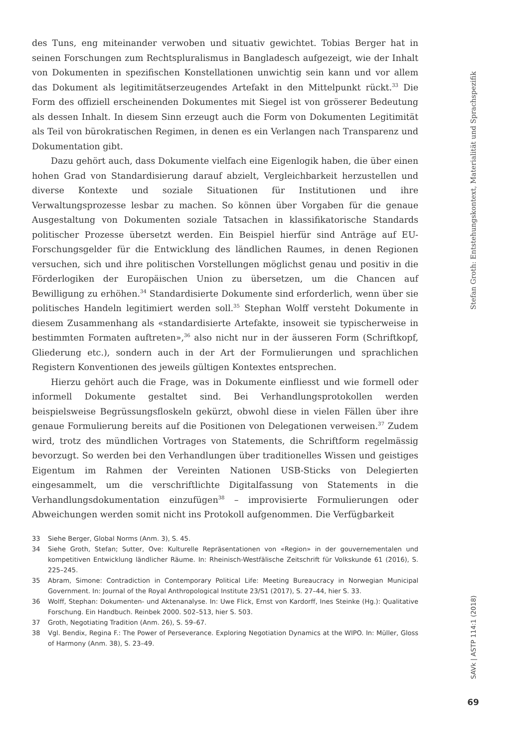des Tuns, eng miteinander verwoben und situativ gewichtet. Tobias Berger hat in seinen Forschungen zum Rechtspluralismus in Bangladesch aufgezeigt, wie der Inhalt von Dokumenten in spezifischen Konstellationen unwichtig sein kann und vor allem das Dokument als legitimitätserzeugendes Artefakt in den Mittelpunkt rückt.<sup>33</sup> Die Form des offiziell erscheinenden Dokumentes mit Siegel ist von grösserer Bedeutung als dessen Inhalt. In diesem Sinn erzeugt auch die Form von Dokumenten Legitimität als Teil von bürokratischen Regimen, in denen es ein Verlangen nach Transparenz und Dokumentation gibt.
Dazu gehört auch, dass Dokumente vielfach eine Eigenlogik haben, die über einen hohen Grad von Standardisierung darauf abzielt, Vergleichbarkeit herzustellen und diverse Kontexte und soziale Situationen für Institutionen und ihre Verwaltungsprozesse lesbar zu machen. So können über Vorgaben für die genaue Ausgestaltung von Dokumenten soziale Tatsachen in klassifikatorische Standards politischer Prozesse übersetzt werden. Ein Beispiel hierfür sind Anträge auf EU-Forschungsgelder für die Entwicklung des ländlichen Raumes, in denen Regionen versuchen, sich und ihre politischen Vorstellungen möglichst genau und positiv in die Förderlogiken der Europäischen Union zu übersetzen, um die Chancen auf Bewilligung zu erhöhen.<sup>34</sup> Standardisierte Dokumente sind erforderlich, wenn über sie politisches Handeln legitimiert werden soll.<sup>35</sup> Stephan Wolff versteht Dokumente in diesem Zusammenhang als «standardisierte Artefakte, insoweit sie typischerweise in bestimmten Formaten auftreten»,<sup>36</sup> also nicht nur in der äusseren Form (Schriftkopf, Gliederung etc.), sondern auch in der Art der Formulierungen und sprachlichen Registern Konventionen des jeweils gültigen Kontextes entsprechen.
Hierzu gehört auch die Frage, was in Dokumente einfliesst und wie formell oder informell Dokumente gestaltet sind. Bei Verhandlungsprotokollen werden beispielsweise Begrüssungsfloskeln gekürzt, obwohl diese in vielen Fällen über ihre genaue Formulierung bereits auf die Positionen von Delegationen verweisen.<sup>37</sup> Zudem wird, trotz des mündlichen Vortrages von Statements, die Schriftform regelmässig bevorzugt. So werden bei den Verhandlungen über traditionelles Wissen und geistiges Eigentum im Rahmen der Vereinten Nationen USB-Sticks von Delegierten eingesammelt, um die verschriftlichte Digitalfassung von Statements in die Verhandlungsdokumentation einzufügen<sup>38</sup> – improvisierte Formulierungen oder Abweichungen werden somit nicht ins Protokoll aufgenommen. Die Verfügbarkeit
33 Siehe Berger, Global Norms (Anm. 3), S. 45.
34 Siehe Groth, Stefan; Sutter, Ove: Kulturelle Repräsentationen von «Region» in der gouvernementalen und kompetitiven Entwicklung ländlicher Räume. In: Rheinisch-Westfälische Zeitschrift für Volkskunde 61 (2016), S. 225–245.
35 Abram, Simone: Contradiction in Contemporary Political Life: Meeting Bureaucracy in Norwegian Municipal Government. In: Journal of the Royal Anthropological Institute 23/S1 (2017), S. 27–44, hier S. 33.
36 Wolff, Stephan: Dokumenten- und Aktenanalyse. In: Uwe Flick, Ernst von Kardorff, Ines Steinke (Hg.): Qualitative Forschung. Ein Handbuch. Reinbek 2000. 502–513, hier S. 503.
37 Groth, Negotiating Tradition (Anm. 26), S. 59–67.
38 Vgl. Bendix, Regina F.: The Power of Perseverance. Exploring Negotiation Dynamics at the WIPO. In: Müller, Gloss of Harmony (Anm. 38), S. 23–49.
Stefan Groth: Entstehungskontext, Materialität und Sprachspezifik
SAVk | ASTP 114:1 (2018)
69